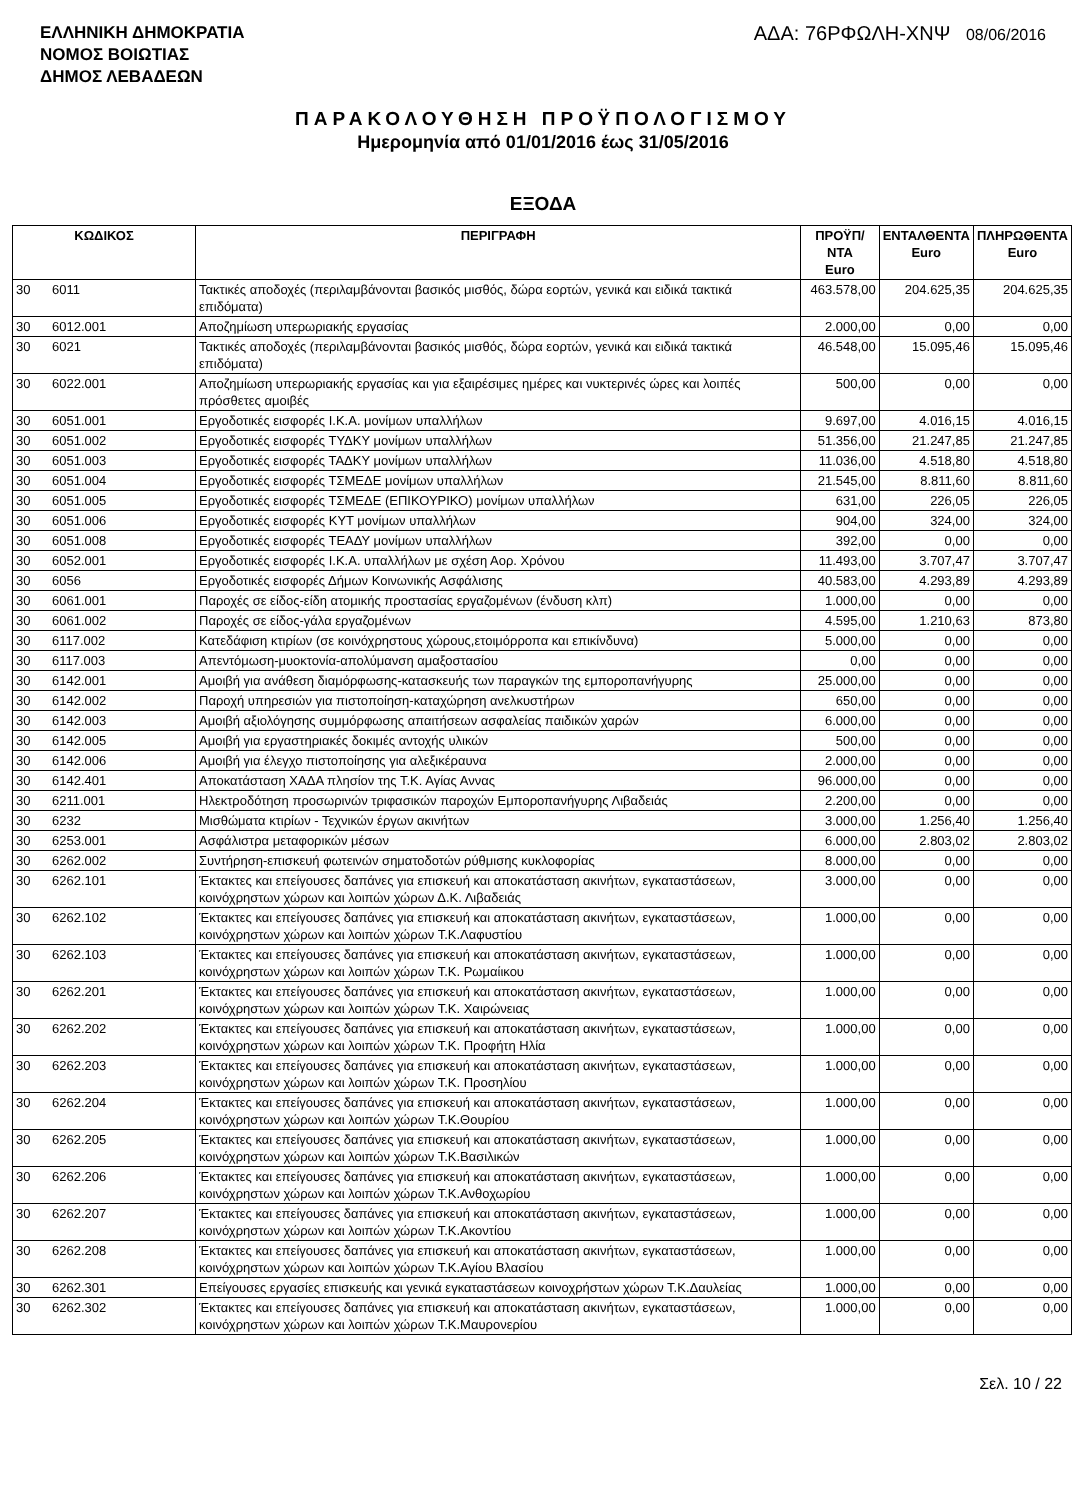ΕΛΛΗΝΙΚΗ ΔΗΜΟΚΡΑΤΙΑ
ΝΟΜΟΣ ΒΟΙΩΤΙΑΣ
ΔΗΜΟΣ ΛΕΒΑΔΕΩΝ
ΑΔΑ: 76ΡΦΩΛΗ-ΧΝΨ 08/06/2016
ΠΑΡΑΚΟΛΟΥΘΗΣΗ ΠΡΟΫΠΟΛΟΓΙΣΜΟΥ
Ημερομηνία από 01/01/2016 έως 31/05/2016
ΕΞΟΔΑ
| ΚΩΔΙΚΟΣ | | ΠΕΡΙΓΡΑΦΗ | ΠΡΟΫΠ/ΝΤΑ Euro | ΕΝΤΑΛΘΕΝΤΑ Euro | ΠΛΗΡΩΘΕΝΤΑ Euro |
| --- | --- | --- | --- | --- | --- |
| 30 | 6011 | Τακτικές αποδοχές (περιλαμβάνονται βασικός μισθός, δώρα εορτών, γενικά και ειδικά τακτικά επιδόματα) | 463.578,00 | 204.625,35 | 204.625,35 |
| 30 | 6012.001 | Αποζημίωση υπερωριακής εργασίας | 2.000,00 | 0,00 | 0,00 |
| 30 | 6021 | Τακτικές αποδοχές (περιλαμβάνονται βασικός μισθός, δώρα εορτών, γενικά και ειδικά τακτικά επιδόματα) | 46.548,00 | 15.095,46 | 15.095,46 |
| 30 | 6022.001 | Αποζημίωση υπερωριακής εργασίας και για εξαιρέσιμες ημέρες και νυκτερινές ώρες και λοιπές πρόσθετες αμοιβές | 500,00 | 0,00 | 0,00 |
| 30 | 6051.001 | Εργοδοτικές εισφορές Ι.Κ.Α. μονίμων υπαλλήλων | 9.697,00 | 4.016,15 | 4.016,15 |
| 30 | 6051.002 | Εργοδοτικές εισφορές ΤΥΔΚΥ μονίμων υπαλλήλων | 51.356,00 | 21.247,85 | 21.247,85 |
| 30 | 6051.003 | Εργοδοτικές εισφορές ΤΑΔΚΥ μονίμων υπαλλήλων | 11.036,00 | 4.518,80 | 4.518,80 |
| 30 | 6051.004 | Εργοδοτικές εισφορές ΤΣΜΕΔΕ μονίμων υπαλλήλων | 21.545,00 | 8.811,60 | 8.811,60 |
| 30 | 6051.005 | Εργοδοτικές εισφορές ΤΣΜΕΔΕ (ΕΠΙΚΟΥΡΙΚΟ) μονίμων υπαλλήλων | 631,00 | 226,05 | 226,05 |
| 30 | 6051.006 | Εργοδοτικές εισφορές ΚΥΤ μονίμων υπαλλήλων | 904,00 | 324,00 | 324,00 |
| 30 | 6051.008 | Εργοδοτικές εισφορές ΤΕΑΔΥ μονίμων υπαλλήλων | 392,00 | 0,00 | 0,00 |
| 30 | 6052.001 | Εργοδοτικές εισφορές Ι.Κ.Α. υπαλλήλων με σχέση Αορ. Χρόνου | 11.493,00 | 3.707,47 | 3.707,47 |
| 30 | 6056 | Εργοδοτικές εισφορές Δήμων Κοινωνικής Ασφάλισης | 40.583,00 | 4.293,89 | 4.293,89 |
| 30 | 6061.001 | Παροχές σε είδος-είδη ατομικής προστασίας εργαζομένων (ένδυση κλπ) | 1.000,00 | 0,00 | 0,00 |
| 30 | 6061.002 | Παροχές σε είδος-γάλα εργαζομένων | 4.595,00 | 1.210,63 | 873,80 |
| 30 | 6117.002 | Κατεδάφιση κτιρίων (σε κοινόχρηστους χώρους,ετοιμόρροπα και επικίνδυνα) | 5.000,00 | 0,00 | 0,00 |
| 30 | 6117.003 | Απεντόμωση-μυοκτονία-απολύμανση αμαξοστασίου | 0,00 | 0,00 | 0,00 |
| 30 | 6142.001 | Αμοιβή για ανάθεση διαμόρφωσης-κατασκευής των παραγκών της εμποροπανήγυρης | 25.000,00 | 0,00 | 0,00 |
| 30 | 6142.002 | Παροχή υπηρεσιών για πιστοποίηση-καταχώρηση ανελκυστήρων | 650,00 | 0,00 | 0,00 |
| 30 | 6142.003 | Αμοιβή αξιολόγησης συμμόρφωσης απαιτήσεων ασφαλείας παιδικών χαρών | 6.000,00 | 0,00 | 0,00 |
| 30 | 6142.005 | Αμοιβή για εργαστηριακές δοκιμές αντοχής υλικών | 500,00 | 0,00 | 0,00 |
| 30 | 6142.006 | Αμοιβή για έλεγχο πιστοποίησης για αλεξικέραυνα | 2.000,00 | 0,00 | 0,00 |
| 30 | 6142.401 | Αποκατάσταση ΧΑΔΑ πλησίον της Τ.Κ. Αγίας Αννας | 96.000,00 | 0,00 | 0,00 |
| 30 | 6211.001 | Ηλεκτροδότηση προσωρινών τριφασικών παροχών Εμποροπανήγυρης Λιβαδειάς | 2.200,00 | 0,00 | 0,00 |
| 30 | 6232 | Μισθώματα κτιρίων - Τεχνικών έργων ακινήτων | 3.000,00 | 1.256,40 | 1.256,40 |
| 30 | 6253.001 | Ασφάλιστρα μεταφορικών μέσων | 6.000,00 | 2.803,02 | 2.803,02 |
| 30 | 6262.002 | Συντήρηση-επισκευή φωτεινών σηματοδοτών ρύθμισης κυκλοφορίας | 8.000,00 | 0,00 | 0,00 |
| 30 | 6262.101 | Έκτακτες και επείγουσες δαπάνες για επισκευή και αποκατάσταση ακινήτων, εγκαταστάσεων, κοινόχρηστων χώρων και λοιπών χώρων Δ.Κ. Λιβαδειάς | 3.000,00 | 0,00 | 0,00 |
| 30 | 6262.102 | Έκτακτες και επείγουσες δαπάνες για επισκευή και αποκατάσταση ακινήτων, εγκαταστάσεων, κοινόχρηστων χώρων και λοιπών χώρων Τ.Κ.Λαφυστίου | 1.000,00 | 0,00 | 0,00 |
| 30 | 6262.103 | Έκτακτες και επείγουσες δαπάνες για επισκευή και αποκατάσταση ακινήτων, εγκαταστάσεων, κοινόχρηστων χώρων και λοιπών χώρων Τ.Κ. Ρωμαίικου | 1.000,00 | 0,00 | 0,00 |
| 30 | 6262.201 | Έκτακτες και επείγουσες δαπάνες για επισκευή και αποκατάσταση ακινήτων, εγκαταστάσεων, κοινόχρηστων χώρων και λοιπών χώρων Τ.Κ. Χαιρώνειας | 1.000,00 | 0,00 | 0,00 |
| 30 | 6262.202 | Έκτακτες και επείγουσες δαπάνες για επισκευή και αποκατάσταση ακινήτων, εγκαταστάσεων, κοινόχρηστων χώρων και λοιπών χώρων Τ.Κ. Προφήτη Ηλία | 1.000,00 | 0,00 | 0,00 |
| 30 | 6262.203 | Έκτακτες και επείγουσες δαπάνες για επισκευή και αποκατάσταση ακινήτων, εγκαταστάσεων, κοινόχρηστων χώρων και λοιπών χώρων Τ.Κ. Προσηλίου | 1.000,00 | 0,00 | 0,00 |
| 30 | 6262.204 | Έκτακτες και επείγουσες δαπάνες για επισκευή και αποκατάσταση ακινήτων, εγκαταστάσεων, κοινόχρηστων χώρων και λοιπών χώρων Τ.Κ.Θουρίου | 1.000,00 | 0,00 | 0,00 |
| 30 | 6262.205 | Έκτακτες και επείγουσες δαπάνες για επισκευή και αποκατάσταση ακινήτων, εγκαταστάσεων, κοινόχρηστων χώρων και λοιπών χώρων Τ.Κ.Βασιλικών | 1.000,00 | 0,00 | 0,00 |
| 30 | 6262.206 | Έκτακτες και επείγουσες δαπάνες για επισκευή και αποκατάσταση ακινήτων, εγκαταστάσεων, κοινόχρηστων χώρων και λοιπών χώρων Τ.Κ.Ανθοχωρίου | 1.000,00 | 0,00 | 0,00 |
| 30 | 6262.207 | Έκτακτες και επείγουσες δαπάνες για επισκευή και αποκατάσταση ακινήτων, εγκαταστάσεων, κοινόχρηστων χώρων και λοιπών χώρων Τ.Κ.Ακοντίου | 1.000,00 | 0,00 | 0,00 |
| 30 | 6262.208 | Έκτακτες και επείγουσες δαπάνες για επισκευή και αποκατάσταση ακινήτων, εγκαταστάσεων, κοινόχρηστων χώρων και λοιπών χώρων Τ.Κ.Αγίου Βλασίου | 1.000,00 | 0,00 | 0,00 |
| 30 | 6262.301 | Επείγουσες εργασίες επισκευής και γενικά εγκαταστάσεων κοινοχρήστων χώρων Τ.Κ.Δαυλείας | 1.000,00 | 0,00 | 0,00 |
| 30 | 6262.302 | Έκτακτες και επείγουσες δαπάνες για επισκευή και αποκατάσταση ακινήτων, εγκαταστάσεων, κοινόχρηστων χώρων και λοιπών χώρων Τ.Κ.Μαυρονερίου | 1.000,00 | 0,00 | 0,00 |
Σελ. 10 / 22